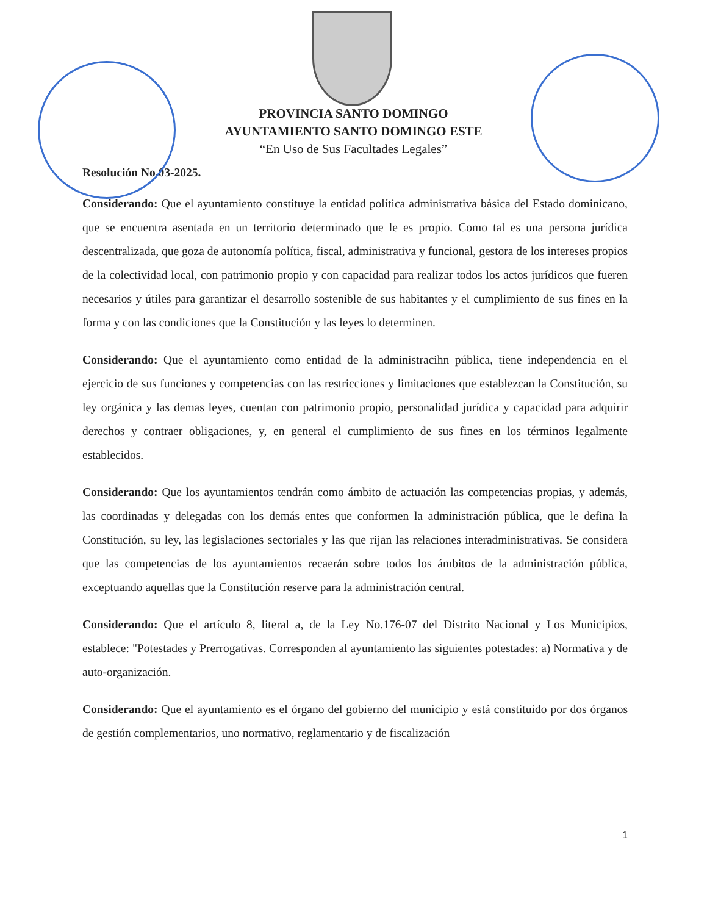PROVINCIA SANTO DOMINGO
AYUNTAMIENTO SANTO DOMINGO ESTE
“En Uso de Sus Facultades Legales”
Resolución No.03-2025.
Considerando: Que el ayuntamiento constituye la entidad política administrativa básica del Estado dominicano, que se encuentra asentada en un territorio determinado que le es propio. Como tal es una persona jurídica descentralizada, que goza de autonomía política, fiscal, administrativa y funcional, gestora de los intereses propios de la colectividad local, con patrimonio propio y con capacidad para realizar todos los actos jurídicos que fueren necesarios y útiles para garantizar el desarrollo sostenible de sus habitantes y el cumplimiento de sus fines en la forma y con las condiciones que la Constitución y las leyes lo determinen.
Considerando: Que el ayuntamiento como entidad de la administracihn pública, tiene independencia en el ejercicio de sus funciones y competencias con las restricciones y limitaciones que establezcan la Constitución, su ley orgánica y las demas leyes, cuentan con patrimonio propio, personalidad jurídica y capacidad para adquirir derechos y contraer obligaciones, y, en general el cumplimiento de sus fines en los términos legalmente establecidos.
Considerando: Que los ayuntamientos tendrán como ámbito de actuación las competencias propias, y además, las coordinadas y delegadas con los demás entes que conformen la administración pública, que le defina la Constitución, su ley, las legislaciones sectoriales y las que rijan las relaciones interadministrativas. Se considera que las competencias de los ayuntamientos recaerán sobre todos los ámbitos de la administración pública, exceptuando aquellas que la Constitución reserve para la administración central.
Considerando: Que el artículo 8, literal a, de la Ley No.176-07 del Distrito Nacional y Los Municipios, establece: "Potestades y Prerrogativas. Corresponden al ayuntamiento las siguientes potestades: a) Normativa y de auto-organización.
Considerando: Que el ayuntamiento es el órgano del gobierno del municipio y está constituido por dos órganos de gestión complementarios, uno normativo, reglamentario y de fiscalización
1